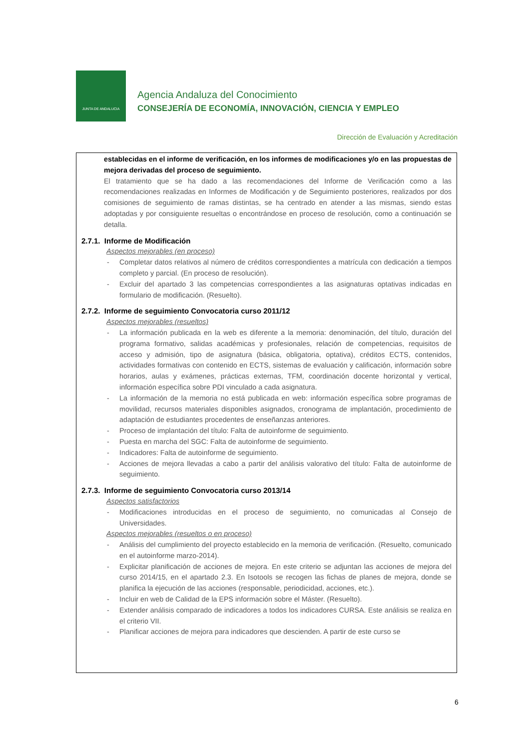JUNTA DE ANDALUCIA
Agencia Andaluza del Conocimiento
CONSEJERÍA DE ECONOMÍA, INNOVACIÓN, CIENCIA Y EMPLEO
Dirección de Evaluación y Acreditación
establecidas en el informe de verificación, en los informes de modificaciones y/o en las propuestas de mejora derivadas del proceso de seguimiento.
El tratamiento que se ha dado a las recomendaciones del Informe de Verificación como a las recomendaciones realizadas en Informes de Modificación y de Seguimiento posteriores, realizados por dos comisiones de seguimiento de ramas distintas, se ha centrado en atender a las mismas, siendo estas adoptadas y por consiguiente resueltas o encontrándose en proceso de resolución, como a continuación se detalla.
2.7.1. Informe de Modificación
Aspectos mejorables (en proceso)
- Completar datos relativos al número de créditos correspondientes a matrícula con dedicación a tiempos completo y parcial. (En proceso de resolución).
- Excluir del apartado 3 las competencias correspondientes a las asignaturas optativas indicadas en formulario de modificación. (Resuelto).
2.7.2. Informe de seguimiento Convocatoria curso 2011/12
Aspectos mejorables (resueltos)
- La información publicada en la web es diferente a la memoria: denominación, del título, duración del programa formativo, salidas académicas y profesionales, relación de competencias, requisitos de acceso y admisión, tipo de asignatura (básica, obligatoria, optativa), créditos ECTS, contenidos, actividades formativas con contenido en ECTS, sistemas de evaluación y calificación, información sobre horarios, aulas y exámenes, prácticas externas, TFM, coordinación docente horizontal y vertical, información específica sobre PDI vinculado a cada asignatura.
- La información de la memoria no está publicada en web: información específica sobre programas de movilidad, recursos materiales disponibles asignados, cronograma de implantación, procedimiento de adaptación de estudiantes procedentes de enseñanzas anteriores.
- Proceso de implantación del título: Falta de autoinforme de seguimiento.
- Puesta en marcha del SGC: Falta de autoinforme de seguimiento.
- Indicadores: Falta de autoinforme de seguimiento.
- Acciones de mejora llevadas a cabo a partir del análisis valorativo del título: Falta de autoinforme de seguimiento.
2.7.3. Informe de seguimiento Convocatoria curso 2013/14
Aspectos satisfactorios
- Modificaciones introducidas en el proceso de seguimiento, no comunicadas al Consejo de Universidades.
Aspectos mejorables (resueltos o en proceso)
- Análisis del cumplimiento del proyecto establecido en la memoria de verificación. (Resuelto, comunicado en el autoinforme marzo-2014).
- Explicitar planificación de acciones de mejora. En este criterio se adjuntan las acciones de mejora del curso 2014/15, en el apartado 2.3. En Isotools se recogen las fichas de planes de mejora, donde se planifica la ejecución de las acciones (responsable, periodicidad, acciones, etc.).
- Incluir en web de Calidad de la EPS información sobre el Máster. (Resuelto).
- Extender análisis comparado de indicadores a todos los indicadores CURSA. Este análisis se realiza en el criterio VII.
- Planificar acciones de mejora para indicadores que descienden. A partir de este curso se
6